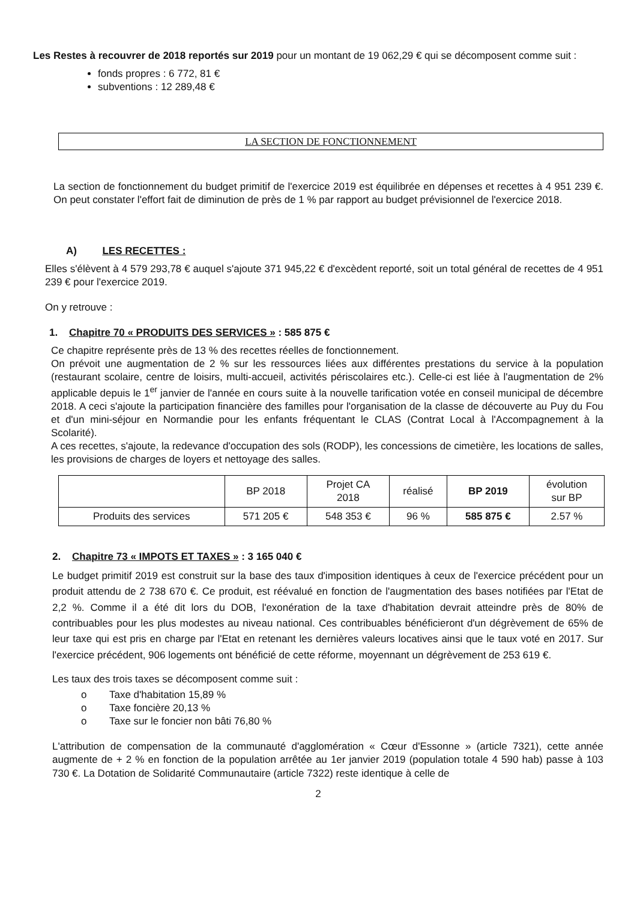Les Restes à recouvrer de 2018 reportés sur 2019 pour un montant de 19 062,29 € qui se décomposent comme suit :
fonds propres : 6 772, 81 €
subventions : 12 289,48 €
LA SECTION DE FONCTIONNEMENT
La section de fonctionnement du budget primitif de l'exercice 2019 est équilibrée en dépenses et recettes à 4 951 239 €. On peut constater l'effort fait de diminution de près de 1 % par rapport au budget prévisionnel de l'exercice 2018.
A) LES RECETTES :
Elles s'élèvent à 4 579 293,78 € auquel s'ajoute 371 945,22 € d'excèdent reporté, soit un total général de recettes de 4 951 239 € pour l'exercice 2019.
On y retrouve :
1. Chapitre 70 « PRODUITS DES SERVICES » : 585 875 €
Ce chapitre représente près de 13 % des recettes réelles de fonctionnement.
On prévoit une augmentation de 2 % sur les ressources liées aux différentes prestations du service à la population (restaurant scolaire, centre de loisirs, multi-accueil, activités périscolaires etc.). Celle-ci est liée à l'augmentation de 2% applicable depuis le 1<sup>er</sup> janvier de l'année en cours suite à la nouvelle tarification votée en conseil municipal de décembre 2018. A ceci s'ajoute la participation financière des familles pour l'organisation de la classe de découverte au Puy du Fou et d'un mini-séjour en Normandie pour les enfants fréquentant le CLAS (Contrat Local à l'Accompagnement à la Scolarité).
A ces recettes, s'ajoute, la redevance d'occupation des sols (RODP), les concessions de cimetière, les locations de salles, les provisions de charges de loyers et nettoyage des salles.
| | BP 2018 | Projet CA 2018 | réalisé | BP 2019 | évolution sur BP |
| --- | --- | --- | --- | --- | --- |
| Produits des services | 571 205 € | 548 353 € | 96 % | 585 875 € | 2.57 % |
2. Chapitre 73 « IMPOTS ET TAXES » : 3 165 040 €
Le budget primitif 2019 est construit sur la base des taux d'imposition identiques à ceux de l'exercice précédent pour un produit attendu de 2 738 670 €. Ce produit, est réévalué en fonction de l'augmentation des bases notifiées par l'Etat de 2,2 %. Comme il a été dit lors du DOB, l'exonération de la taxe d'habitation devrait atteindre près de 80% de contribuables pour les plus modestes au niveau national. Ces contribuables bénéficieront d'un dégrèvement de 65% de leur taxe qui est pris en charge par l'Etat en retenant les dernières valeurs locatives ainsi que le taux voté en 2017. Sur l'exercice précédent, 906 logements ont bénéficié de cette réforme, moyennant un dégrèvement de 253 619 €.
Les taux des trois taxes se décomposent comme suit :
o Taxe d'habitation 15,89 %
o Taxe foncière 20,13 %
o Taxe sur le foncier non bâti 76,80 %
L'attribution de compensation de la communauté d'agglomération « Cœur d'Essonne » (article 7321), cette année augmente de + 2 % en fonction de la population arrêtée au 1er janvier 2019 (population totale 4 590 hab) passe à 103 730 €. La Dotation de Solidarité Communautaire (article 7322) reste identique à celle de
2